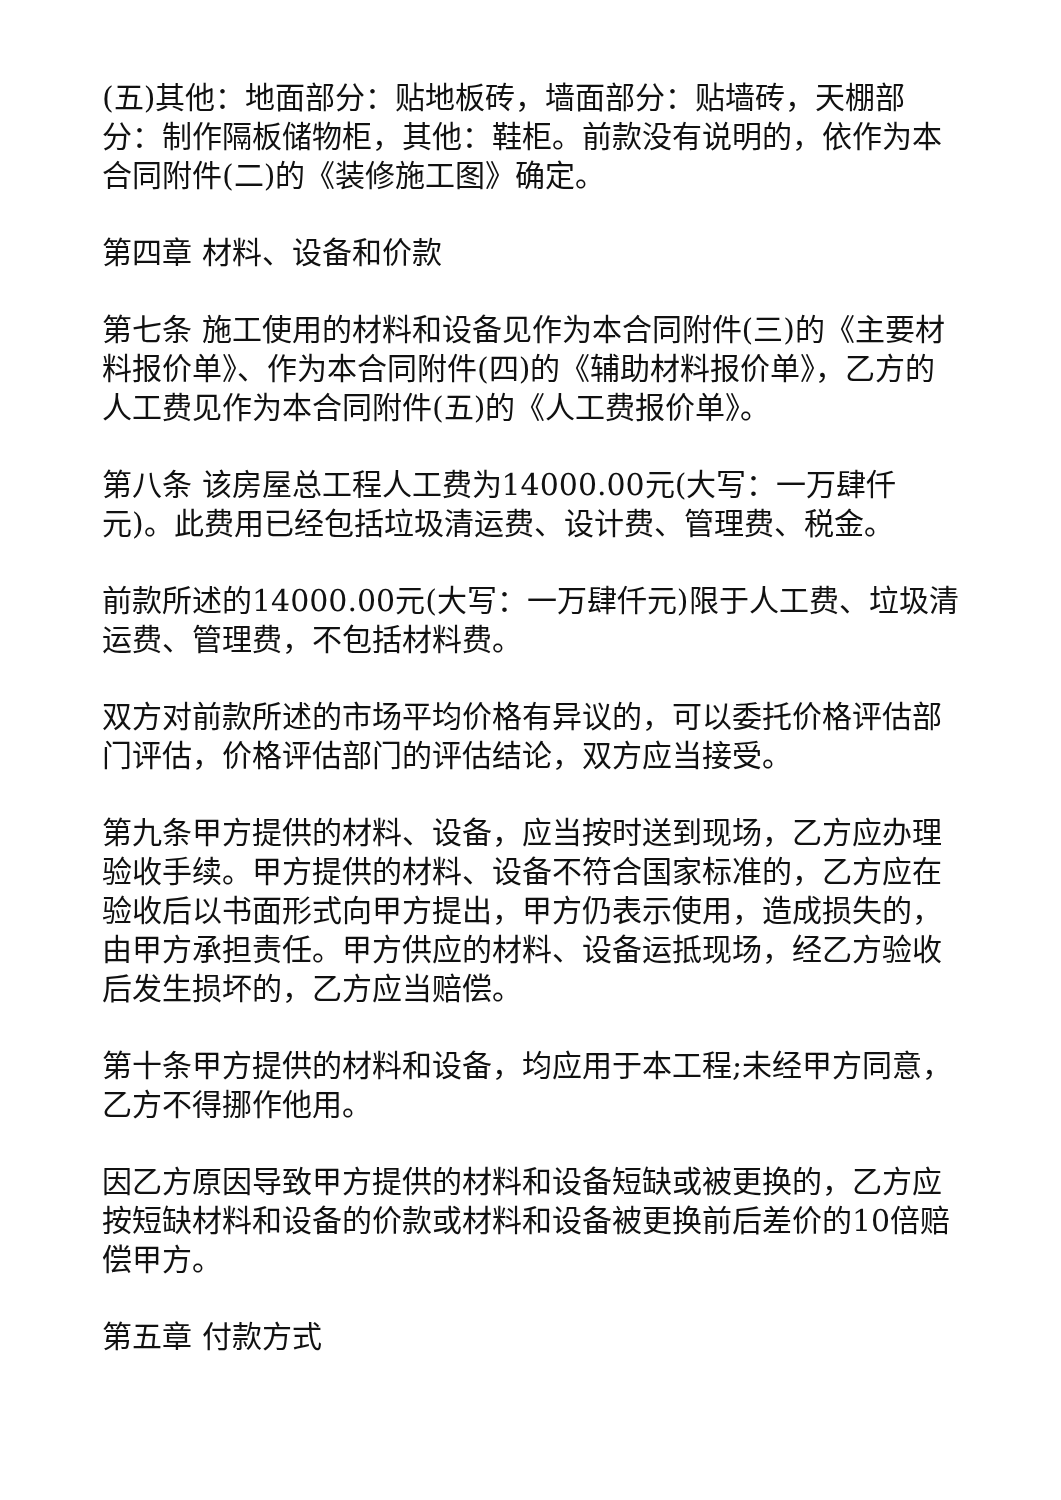(五)其他：地面部分：贴地板砖，墙面部分：贴墙砖，天棚部分：制作隔板储物柜，其他：鞋柜。前款没有说明的，依作为本合同附件(二)的《装修施工图》确定。
第四章 材料、设备和价款
第七条 施工使用的材料和设备见作为本合同附件(三)的《主要材料报价单》、作为本合同附件(四)的《辅助材料报价单》，乙方的人工费见作为本合同附件(五)的《人工费报价单》。
第八条 该房屋总工程人工费为14000.00元(大写：一万肆仟元)。此费用已经包括垃圾清运费、设计费、管理费、税金。
前款所述的14000.00元(大写：一万肆仟元)限于人工费、垃圾清运费、管理费，不包括材料费。
双方对前款所述的市场平均价格有异议的，可以委托价格评估部门评估，价格评估部门的评估结论，双方应当接受。
第九条甲方提供的材料、设备，应当按时送到现场，乙方应办理验收手续。甲方提供的材料、设备不符合国家标准的，乙方应在验收后以书面形式向甲方提出，甲方仍表示使用，造成损失的，由甲方承担责任。甲方供应的材料、设备运抵现场，经乙方验收后发生损坏的，乙方应当赔偿。
第十条甲方提供的材料和设备，均应用于本工程;未经甲方同意，乙方不得挪作他用。
因乙方原因导致甲方提供的材料和设备短缺或被更换的，乙方应按短缺材料和设备的价款或材料和设备被更换前后差价的10倍赔偿甲方。
第五章 付款方式